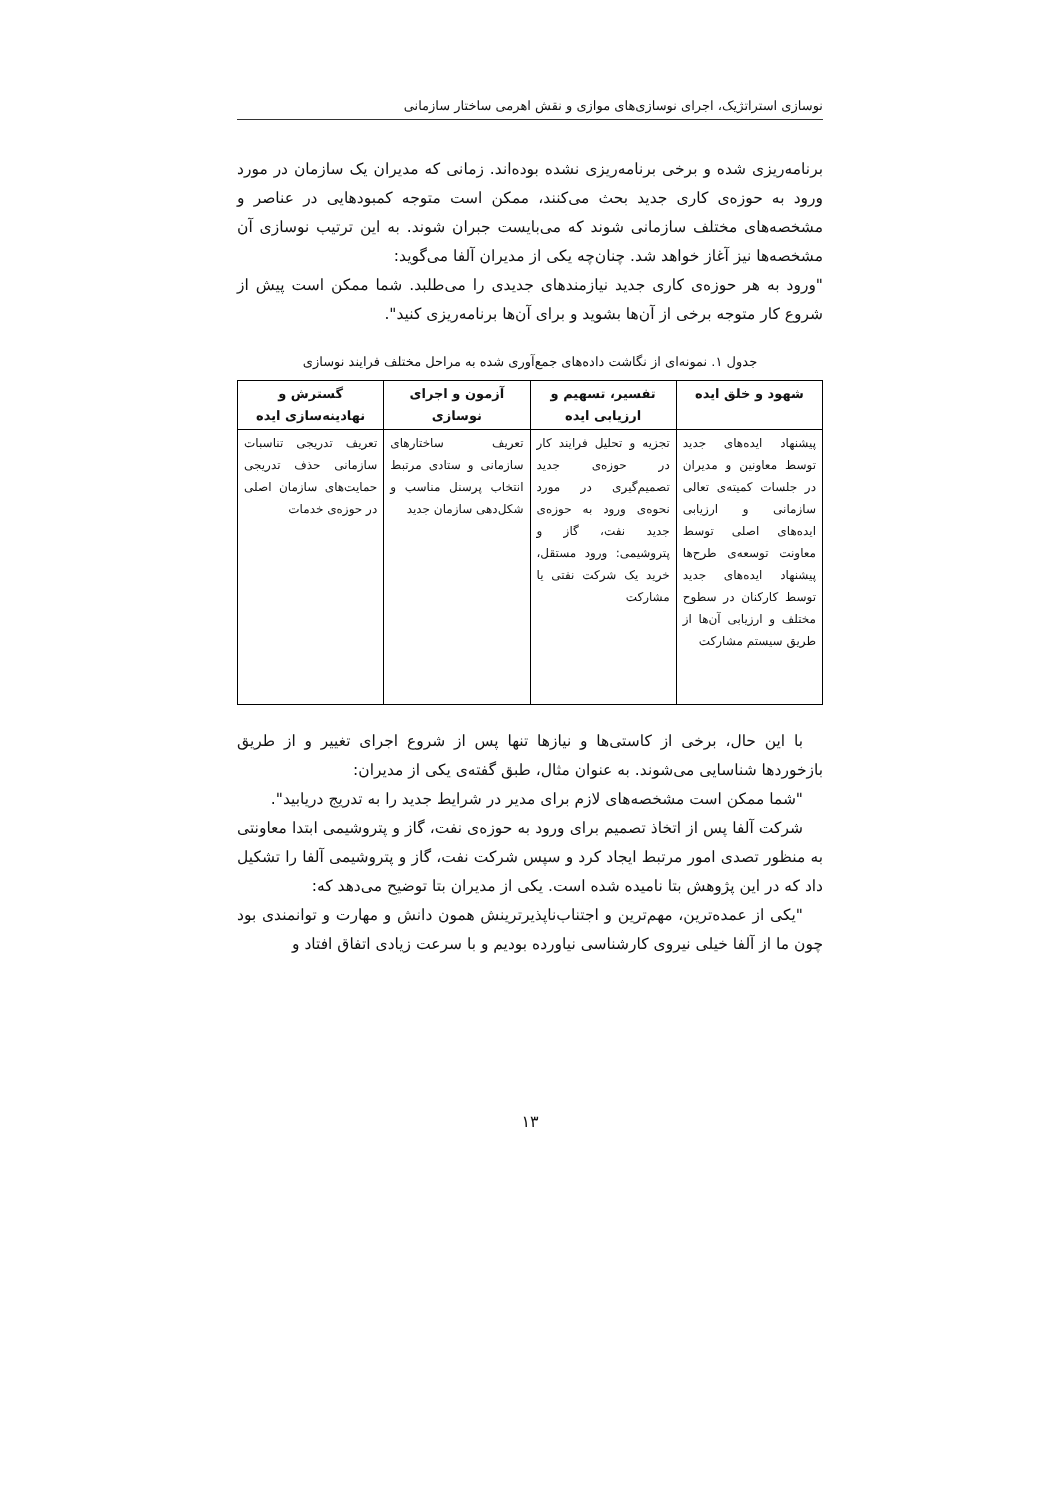نوسازی استراتژیک، اجرای نوسازی‌های موازی و نقش اهرمی ساختار سازمانی
برنامه‌ریزی شده و برخی برنامه‌ریزی نشده بوده‌اند. زمانی که مدیران یک سازمان در مورد ورود به حوزه‌ی کاری جدید بحث می‌کنند، ممکن است متوجه کمبودهایی در عناصر و مشخصه‌های مختلف سازمانی شوند که می‌بایست جبران شوند. به این ترتیب نوسازی آن مشخصه‌ها نیز آغاز خواهد شد. چنان‌چه یکی از مدیران آلفا می‌گوید:
"ورود به هر حوزه‌ی کاری جدید نیازمندهای جدیدی را می‌طلبد. شما ممکن است پیش از شروع کار متوجه برخی از آن‌ها بشوید و برای آن‌ها برنامه‌ریزی کنید".
جدول ۱. نمونه‌ای از نگاشت داده‌های جمع‌آوری شده به مراحل مختلف فرایند نوسازی
| شهود و خلق ایده | تفسیر، تسهیم و ارزیابی ایده | آزمون و اجرای نوسازی | گسترش و نهادینه‌سازی ایده |
| --- | --- | --- | --- |
| پیشنهاد ایده‌های جدید توسط معاونین و مدیران در جلسات کمیته‌ی تعالی سازمانی و ارزیابی ایده‌های اصلی توسط معاونت توسعه‌ی طرح‌ها پیشنهاد ایده‌های جدید توسط کارکنان در سطوح مختلف و ارزیابی آن‌ها از طریق سیستم مشارکت | تجزیه و تحلیل فرایند کار در حوزه‌ی جدید تصمیم‌گیری در مورد نحوه‌ی ورود به حوزه‌ی جدید نفت، گاز و پتروشیمی: ورود مستقل، خرید یک شرکت نفتی یا مشارکت | تعریف ساختارهای سازمانی و ستادی مرتبط انتخاب پرسنل مناسب و شکل‌دهی سازمان جدید | تعریف تدریجی تناسبات سازمانی حذف تدریجی حمایت‌های سازمان اصلی در حوزه‌ی خدمات |
با این حال، برخی از کاستی‌ها و نیازها تنها پس از شروع اجرای تغییر و از طریق بازخوردها شناسایی می‌شوند. به عنوان مثال، طبق گفته‌ی یکی از مدیران:
"شما ممکن است مشخصه‌های لازم برای مدیر در شرایط جدید را به تدریج دریابید".
شرکت آلفا پس از اتخاذ تصمیم برای ورود به حوزه‌ی نفت، گاز و پتروشیمی ابتدا معاونتی به منظور تصدی امور مرتبط ایجاد کرد و سپس شرکت نفت، گاز و پتروشیمی آلفا را تشکیل داد که در این پژوهش بتا نامیده شده است. یکی از مدیران بتا توضیح می‌دهد که:
"یکی از عمده‌ترین، مهم‌ترین و اجتناب‌ناپذیرترینش همون دانش و مهارت و توانمندی بود چون ما از آلفا خیلی نیروی کارشناسی نیاورده بودیم و با سرعت زیادی اتفاق افتاد و
۱۳